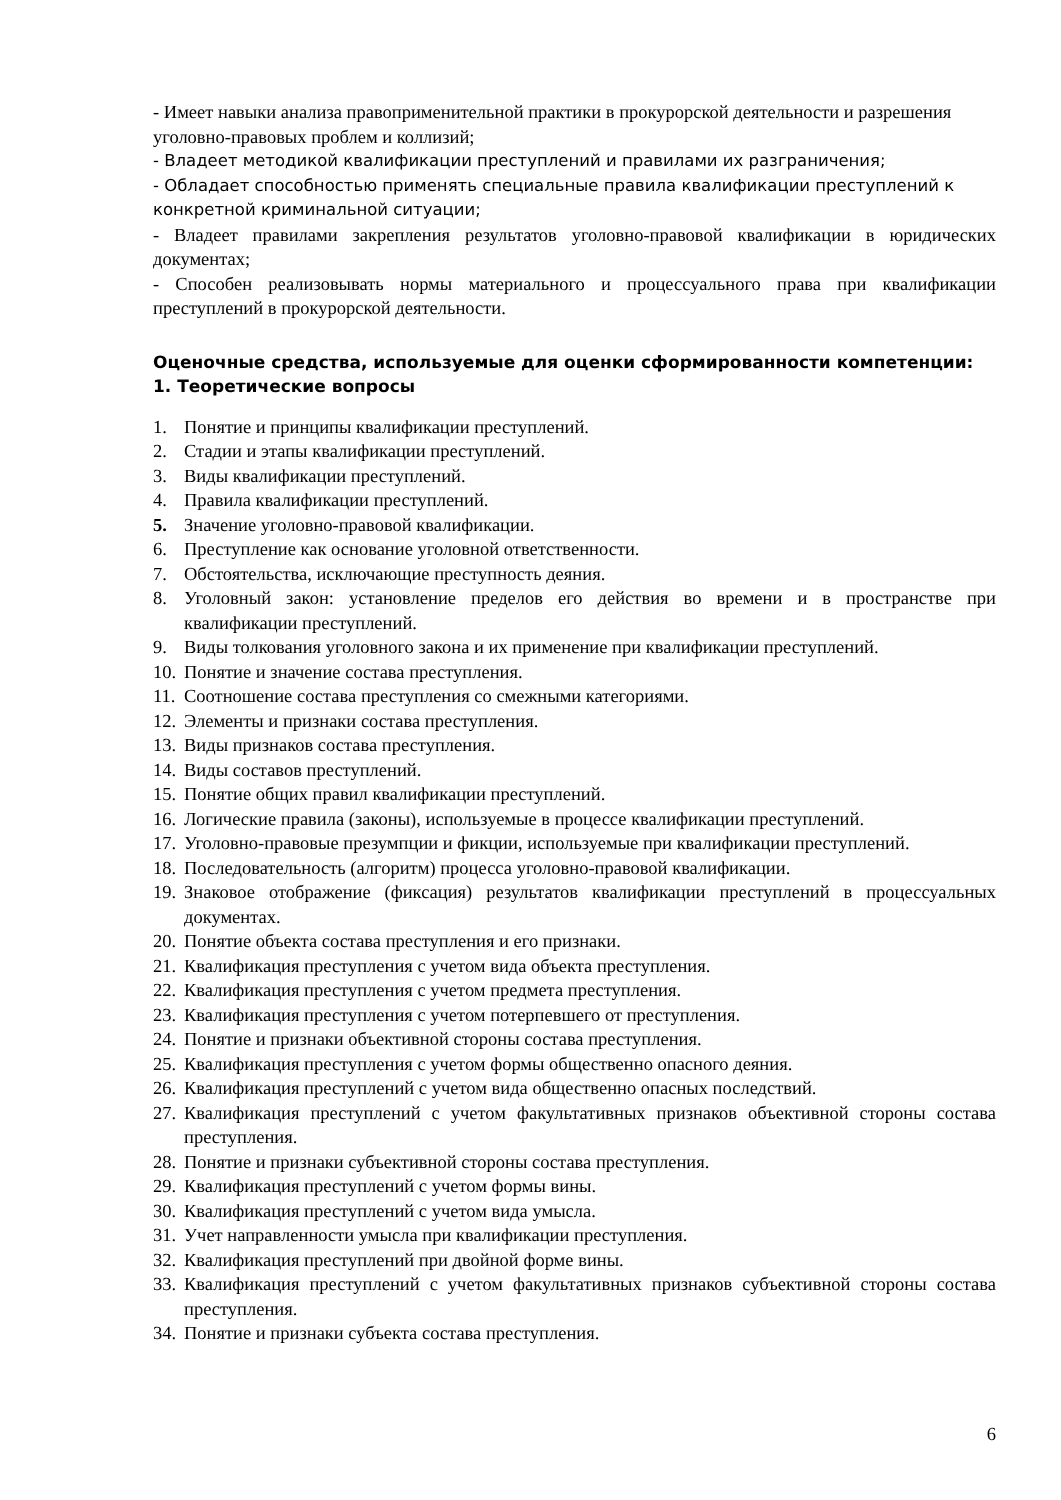- Имеет навыки анализа правоприменительной практики в прокурорской деятельности и разрешения уголовно-правовых проблем и коллизий;
- Владеет методикой квалификации преступлений и правилами их разграничения;
- Обладает способностью применять специальные правила квалификации преступлений к конкретной криминальной ситуации;
- Владеет правилами закрепления результатов уголовно-правовой квалификации в юридических документах;
- Способен реализовывать нормы материального и процессуального права при квалификации преступлений в прокурорской деятельности.
Оценочные средства, используемые для оценки сформированности компетенции:
1. Теоретические вопросы
1. Понятие и принципы квалификации преступлений.
2. Стадии и этапы квалификации преступлений.
3. Виды квалификации преступлений.
4. Правила квалификации преступлений.
5. Значение уголовно-правовой квалификации.
6. Преступление как основание уголовной ответственности.
7. Обстоятельства, исключающие преступность деяния.
8. Уголовный закон: установление пределов его действия во времени и в пространстве при квалификации преступлений.
9. Виды толкования уголовного закона и их применение при квалификации преступлений.
10. Понятие и значение состава преступления.
11. Соотношение состава преступления со смежными категориями.
12. Элементы и признаки состава преступления.
13. Виды признаков состава преступления.
14. Виды составов преступлений.
15. Понятие общих правил квалификации преступлений.
16. Логические правила (законы), используемые в процессе квалификации преступлений.
17. Уголовно-правовые презумпции и фикции, используемые при квалификации преступлений.
18. Последовательность (алгоритм) процесса уголовно-правовой квалификации.
19. Знаковое отображение (фиксация) результатов квалификации преступлений в процессуальных документах.
20. Понятие объекта состава преступления и его признаки.
21. Квалификация преступления с учетом вида объекта преступления.
22. Квалификация преступления с учетом предмета преступления.
23. Квалификация преступления с учетом потерпевшего от преступления.
24. Понятие и признаки объективной стороны состава преступления.
25. Квалификация преступления с учетом формы общественно опасного деяния.
26. Квалификация преступлений с учетом вида общественно опасных последствий.
27. Квалификация преступлений с учетом факультативных признаков объективной стороны состава преступления.
28. Понятие и признаки субъективной стороны состава преступления.
29. Квалификация преступлений с учетом формы вины.
30. Квалификация преступлений с учетом вида умысла.
31. Учет направленности умысла при квалификации преступления.
32. Квалификация преступлений при двойной форме вины.
33. Квалификация преступлений с учетом факультативных признаков субъективной стороны состава преступления.
34. Понятие и признаки субъекта состава преступления.
6